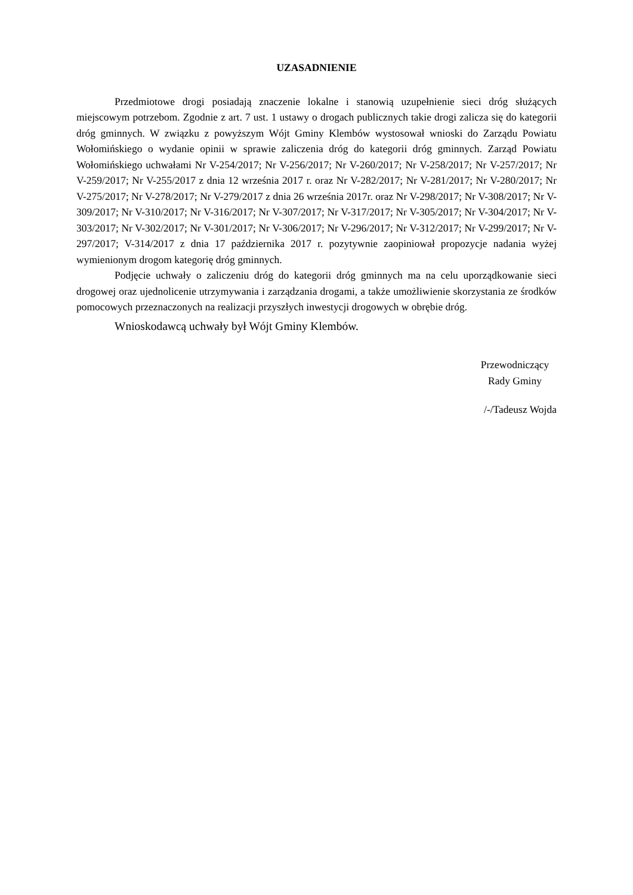UZASADNIENIE
Przedmiotowe drogi posiadają znaczenie lokalne i stanowią uzupełnienie sieci dróg służących miejscowym potrzebom. Zgodnie z art. 7 ust. 1 ustawy o drogach publicznych takie drogi zalicza się do kategorii dróg gminnych. W związku z powyższym Wójt Gminy Klembów wystosował wnioski do Zarządu Powiatu Wołomińskiego o wydanie opinii w sprawie zaliczenia dróg do kategorii dróg gminnych. Zarząd Powiatu Wołomińskiego uchwałami Nr V-254/2017; Nr V-256/2017; Nr V-260/2017; Nr V-258/2017; Nr V-257/2017; Nr V-259/2017; Nr V-255/2017 z dnia 12 września 2017 r. oraz Nr V-282/2017; Nr V-281/2017; Nr V-280/2017; Nr V-275/2017; Nr V-278/2017; Nr V-279/2017 z dnia 26 września 2017r. oraz Nr V-298/2017; Nr V-308/2017; Nr V-309/2017; Nr V-310/2017; Nr V-316/2017; Nr V-307/2017; Nr V-317/2017; Nr V-305/2017; Nr V-304/2017; Nr V-303/2017; Nr V-302/2017; Nr V-301/2017; Nr V-306/2017; Nr V-296/2017; Nr V-312/2017; Nr V-299/2017; Nr V-297/2017; V-314/2017 z dnia 17 października 2017 r. pozytywnie zaopiniował propozycje nadania wyżej wymienionym drogom kategorię dróg gminnych.
Podjęcie uchwały o zaliczeniu dróg do kategorii dróg gminnych ma na celu uporządkowanie sieci drogowej oraz ujednolicenie utrzymywania i zarządzania drogami, a także umożliwienie skorzystania ze środków pomocowych przeznaczonych na realizacji przyszłych inwestycji drogowych w obrębie dróg.
Wnioskodawcą uchwały był Wójt Gminy Klembów.
Przewodniczący
Rady Gminy
/-/Tadeusz Wojda